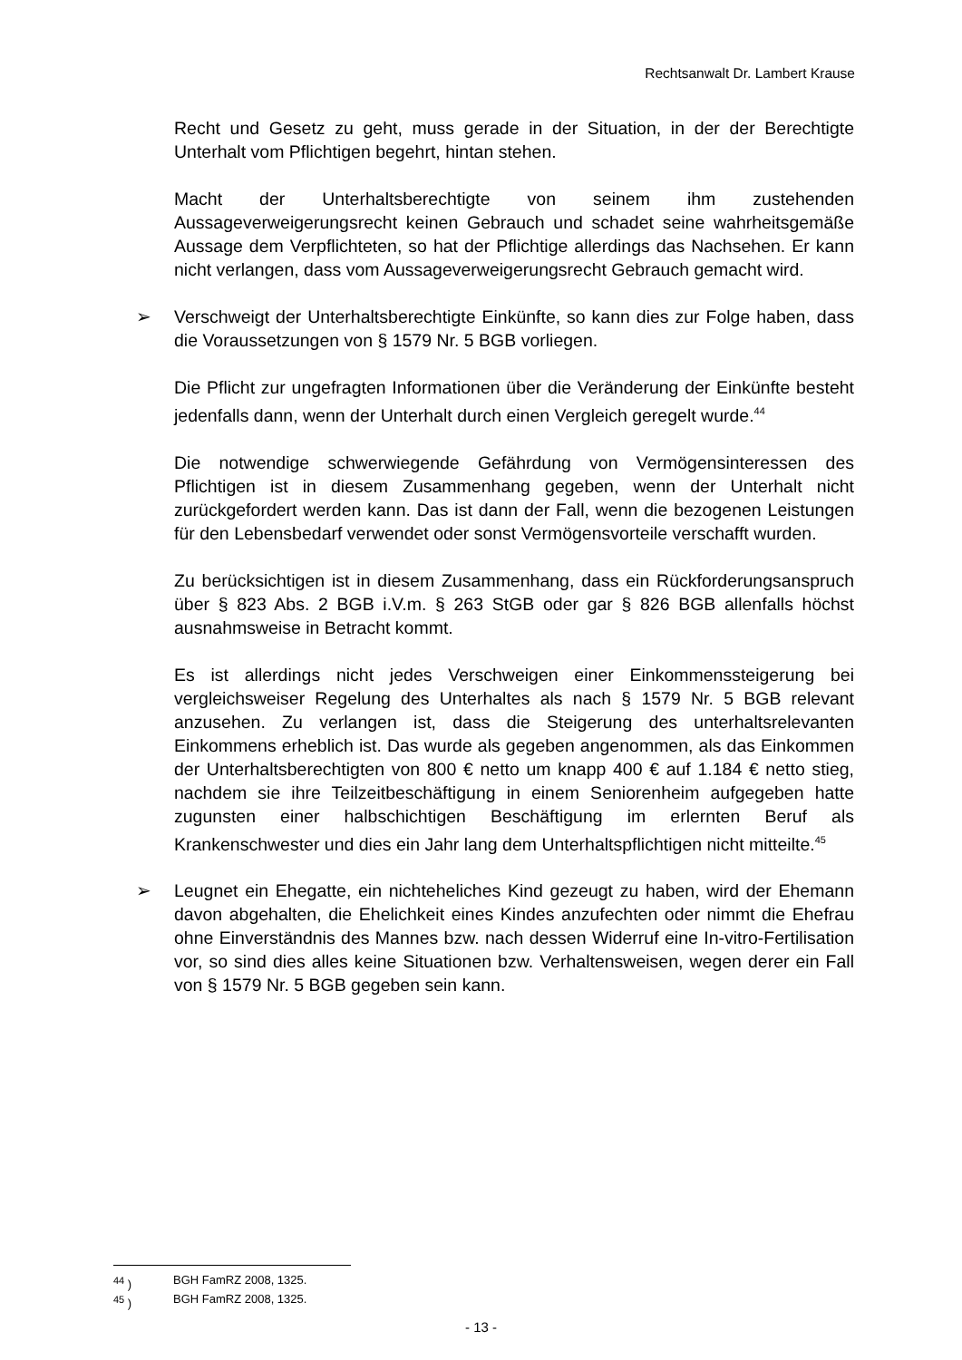Rechtsanwalt Dr. Lambert Krause
Recht und Gesetz zu geht, muss gerade in der Situation, in der der Berechtigte Unterhalt vom Pflichtigen begehrt, hintan stehen.
Macht der Unterhaltsberechtigte von seinem ihm zustehenden Aussageverweigerungsrecht keinen Gebrauch und schadet seine wahrheitsgemäße Aussage dem Verpflichteten, so hat der Pflichtige allerdings das Nachsehen. Er kann nicht verlangen, dass vom Aussageverweigerungsrecht Gebrauch gemacht wird.
➢ Verschweigt der Unterhaltsberechtigte Einkünfte, so kann dies zur Folge haben, dass die Voraussetzungen von § 1579 Nr. 5 BGB vorliegen.
Die Pflicht zur ungefragten Informationen über die Veränderung der Einkünfte besteht jedenfalls dann, wenn der Unterhalt durch einen Vergleich geregelt wurde.<sup>44</sup>
Die notwendige schwerwiegende Gefährdung von Vermögensinteressen des Pflichtigen ist in diesem Zusammenhang gegeben, wenn der Unterhalt nicht zurückgefordert werden kann. Das ist dann der Fall, wenn die bezogenen Leistungen für den Lebensbedarf verwendet oder sonst Vermögensvorteile verschafft wurden.
Zu berücksichtigen ist in diesem Zusammenhang, dass ein Rückforderungsanspruch über § 823 Abs. 2 BGB i.V.m. § 263 StGB oder gar § 826 BGB allenfalls höchst ausnahmsweise in Betracht kommt.
Es ist allerdings nicht jedes Verschweigen einer Einkommenssteigerung bei vergleichsweiser Regelung des Unterhaltes als nach § 1579 Nr. 5 BGB relevant anzusehen. Zu verlangen ist, dass die Steigerung des unterhaltsrelevanten Einkommens erheblich ist. Das wurde als gegeben angenommen, als das Einkommen der Unterhaltsberechtigten von 800 € netto um knapp 400 € auf 1.184 € netto stieg, nachdem sie ihre Teilzeitbeschäftigung in einem Seniorenheim aufgegeben hatte zugunsten einer halbschichtigen Beschäftigung im erlernten Beruf als Krankenschwester und dies ein Jahr lang dem Unterhaltspflichtigen nicht mitteilte.<sup>45</sup>
➢ Leugnet ein Ehegatte, ein nichteheliches Kind gezeugt zu haben, wird der Ehemann davon abgehalten, die Ehelichkeit eines Kindes anzufechten oder nimmt die Ehefrau ohne Einverständnis des Mannes bzw. nach dessen Widerruf eine In-vitro-Fertilisation vor, so sind dies alles keine Situationen bzw. Verhaltensweisen, wegen derer ein Fall von § 1579 Nr. 5 BGB gegeben sein kann.
<sup>44</sup> ) BGH FamRZ 2008, 1325.
<sup>45</sup> ) BGH FamRZ 2008, 1325.
- 13 -